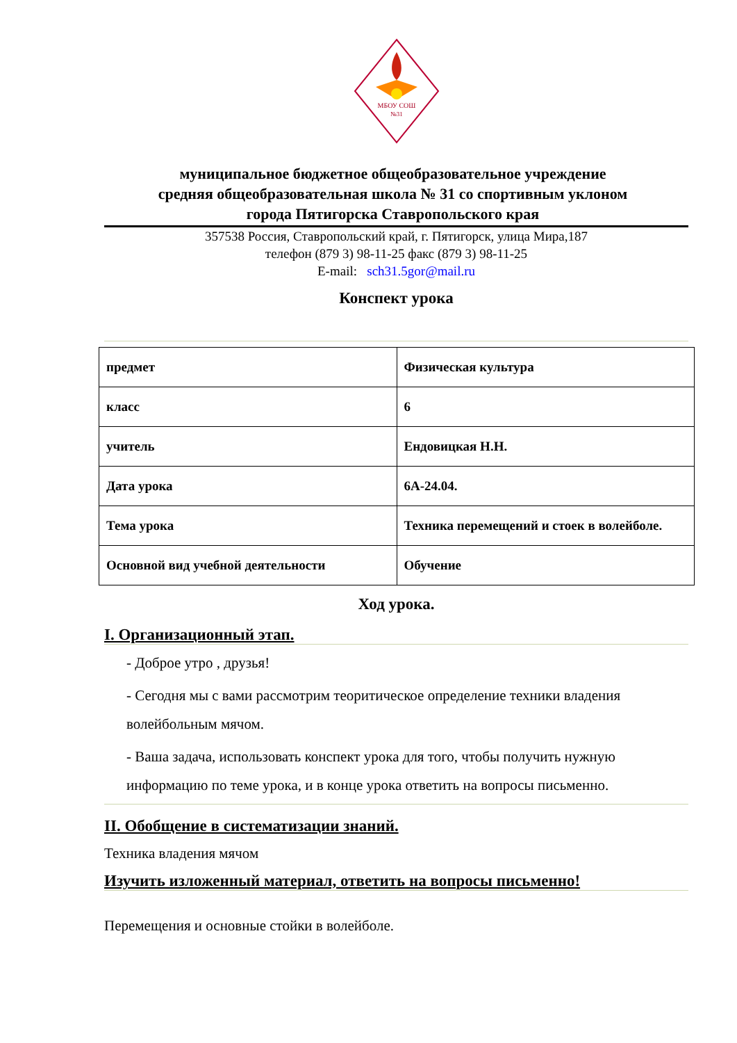МБОУ СОШ
№31
муниципальное бюджетное общеобразовательное учреждение
средняя общеобразовательная школа № 31 со спортивным уклоном
города Пятигорска Ставропольского края
357538 Россия, Ставропольский край, г. Пятигорск, улица Мира,187
телефон (879 3) 98-11-25 факс (879 3) 98-11-25
E-mail: sch31.5gor@mail.ru
Конспект урока
| предмет | Физическая культура |
| класс | 6 |
| учитель | Ендовицкая Н.Н. |
| Дата урока | 6А-24.04. |
| Тема урока | Техника перемещений и стоек в волейболе. |
| Основной вид учебной деятельности | Обучение |
Ход урока.
I. Организационный этап.
- Доброе утро , друзья!
- Сегодня мы с вами рассмотрим теоритическое определение техники владения волейбольным мячом.
- Ваша задача, использовать конспект урока для того, чтобы получить нужную информацию по теме урока, и в конце урока ответить на вопросы письменно.
II. Обобщение в систематизации знаний.
Техника владения мячом
Изучить изложенный материал, ответить на вопросы письменно!
Перемещения и основные стойки в волейболе.